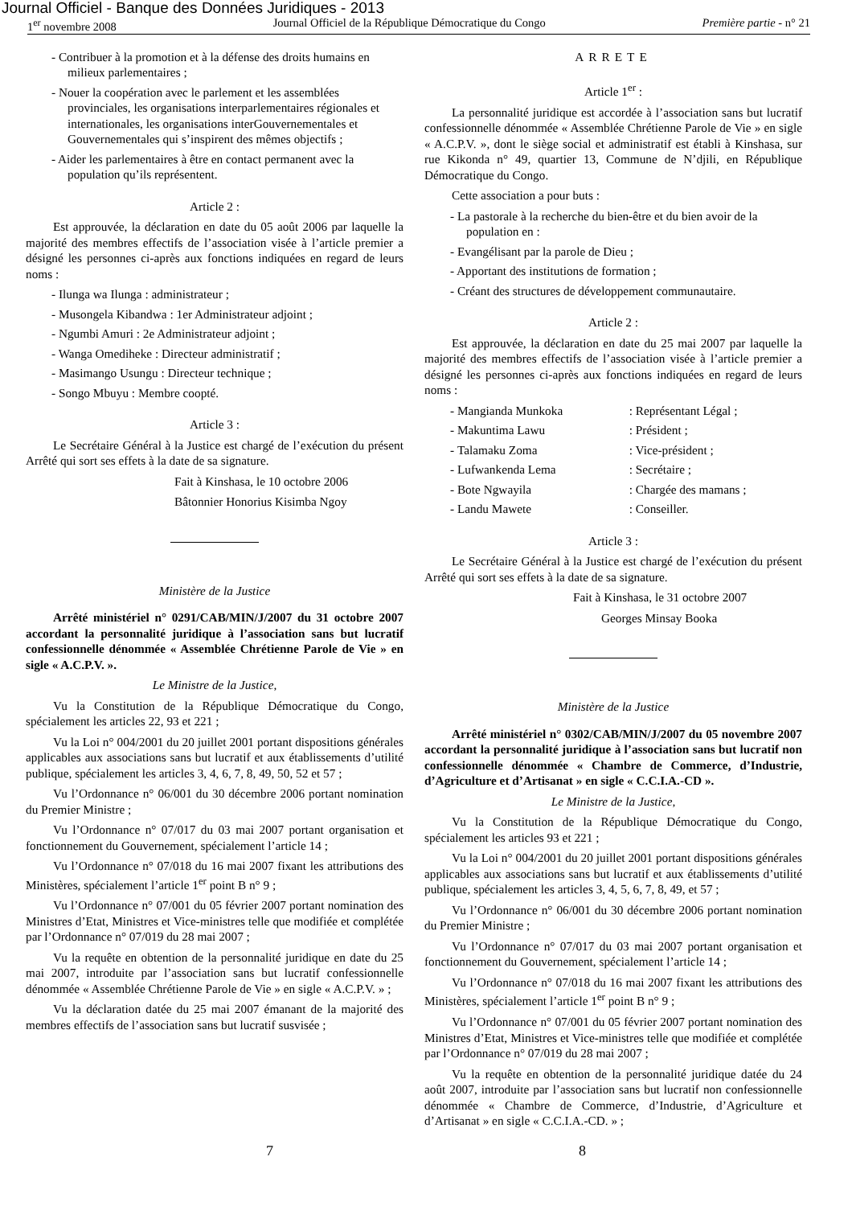Journal Officiel - Banque des Données Juridiques - 2013
1<sup>er</sup> novembre 2008 Journal Officiel de la République Démocratique du Congo Première partie - n° 21
- Contribuer à la promotion et à la défense des droits humains en milieux parlementaires ;
- Nouer la coopération avec le parlement et les assemblées provinciales, les organisations interparlementaires régionales et internationales, les organisations interGouvernementales et Gouvernementales qui s’inspirent des mêmes objectifs ;
- Aider les parlementaires à être en contact permanent avec la population qu’ils représentent.
Article 2 :
Est approuvée, la déclaration en date du 05 août 2006 par laquelle la majorité des membres effectifs de l’association visée à l’article premier a désigné les personnes ci-après aux fonctions indiquées en regard de leurs noms :
- Ilunga wa Ilunga : administrateur ;
- Musongela Kibandwa : 1er Administrateur adjoint ;
- Ngumbi Amuri : 2e Administrateur adjoint ;
- Wanga Omediheke : Directeur administratif ;
- Masimango Usungu : Directeur technique ;
- Songo Mbuyu : Membre coopté.
Article 3 :
Le Secrétaire Général à la Justice est chargé de l’exécution du présent Arrêté qui sort ses effets à la date de sa signature.
Fait à Kinshasa, le 10 octobre 2006
Bâtonnier Honorius Kisimba Ngoy
Ministère de la Justice
Arrêté ministériel n° 0291/CAB/MIN/J/2007 du 31 octobre 2007 accordant la personnalité juridique à l’association sans but lucratif confessionnelle dénommée « Assemblée Chrétienne Parole de Vie » en sigle « A.C.P.V. ».
Le Ministre de la Justice,
Vu la Constitution de la République Démocratique du Congo, spécialement les articles 22, 93 et 221 ;
Vu la Loi n° 004/2001 du 20 juillet 2001 portant dispositions générales applicables aux associations sans but lucratif et aux établissements d’utilité publique, spécialement les articles 3, 4, 6, 7, 8, 49, 50, 52 et 57 ;
Vu l’Ordonnance n° 06/001 du 30 décembre 2006 portant nomination du Premier Ministre ;
Vu l’Ordonnance n° 07/017 du 03 mai 2007 portant organisation et fonctionnement du Gouvernement, spécialement l’article 14 ;
Vu l’Ordonnance n° 07/018 du 16 mai 2007 fixant les attributions des Ministères, spécialement l’article 1<sup>er</sup> point B n° 9 ;
Vu l’Ordonnance n° 07/001 du 05 février 2007 portant nomination des Ministres d’Etat, Ministres et Vice-ministres telle que modifiée et complétée par l’Ordonnance n° 07/019 du 28 mai 2007 ;
Vu la requête en obtention de la personnalité juridique en date du 25 mai 2007, introduite par l’association sans but lucratif confessionnelle dénommée « Assemblée Chrétienne Parole de Vie » en sigle « A.C.P.V. » ;
Vu la déclaration datée du 25 mai 2007 émanant de la majorité des membres effectifs de l’association sans but lucratif susvisée ;
ARRETE
Article 1<sup>er</sup> :
La personnalité juridique est accordée à l’association sans but lucratif confessionnelle dénommée « Assemblée Chrétienne Parole de Vie » en sigle « A.C.P.V. », dont le siège social et administratif est établi à Kinshasa, sur rue Kikonda n° 49, quartier 13, Commune de N’djili, en République Démocratique du Congo.
Cette association a pour buts :
- La pastorale à la recherche du bien-être et du bien avoir de la population en :
- Evangélisant par la parole de Dieu ;
- Apportant des institutions de formation ;
- Créant des structures de développement communautaire.
Article 2 :
Est approuvée, la déclaration en date du 25 mai 2007 par laquelle la majorité des membres effectifs de l’association visée à l’article premier a désigné les personnes ci-après aux fonctions indiquées en regard de leurs noms :
- Mangianda Munkoka : Représentant Légal ;
- Makuntima Lawu : Président ;
- Talamaku Zoma : Vice-président ;
- Lufwankenda Lema : Secrétaire ;
- Bote Ngwayila : Chargée des mamans ;
- Landu Mawete : Conseiller.
Article 3 :
Le Secrétaire Général à la Justice est chargé de l’exécution du présent Arrêté qui sort ses effets à la date de sa signature.
Fait à Kinshasa, le 31 octobre 2007
Georges Minsay Booka
Ministère de la Justice
Arrêté ministériel n° 0302/CAB/MIN/J/2007 du 05 novembre 2007 accordant la personnalité juridique à l’association sans but lucratif non confessionnelle dénommée « Chambre de Commerce, d’Industrie, d’Agriculture et d’Artisanat » en sigle « C.C.I.A.-CD ».
Le Ministre de la Justice,
Vu la Constitution de la République Démocratique du Congo, spécialement les articles 93 et 221 ;
Vu la Loi n° 004/2001 du 20 juillet 2001 portant dispositions générales applicables aux associations sans but lucratif et aux établissements d’utilité publique, spécialement les articles 3, 4, 5, 6, 7, 8, 49, et 57 ;
Vu l’Ordonnance n° 06/001 du 30 décembre 2006 portant nomination du Premier Ministre ;
Vu l’Ordonnance n° 07/017 du 03 mai 2007 portant organisation et fonctionnement du Gouvernement, spécialement l’article 14 ;
Vu l’Ordonnance n° 07/018 du 16 mai 2007 fixant les attributions des Ministères, spécialement l’article 1<sup>er</sup> point B n° 9 ;
Vu l’Ordonnance n° 07/001 du 05 février 2007 portant nomination des Ministres d’Etat, Ministres et Vice-ministres telle que modifiée et complétée par l’Ordonnance n° 07/019 du 28 mai 2007 ;
Vu la requête en obtention de la personnalité juridique datée du 24 août 2007, introduite par l’association sans but lucratif non confessionnelle dénommée « Chambre de Commerce, d’Industrie, d’Agriculture et d’Artisanat » en sigle « C.C.I.A.-CD. » ;
7 8